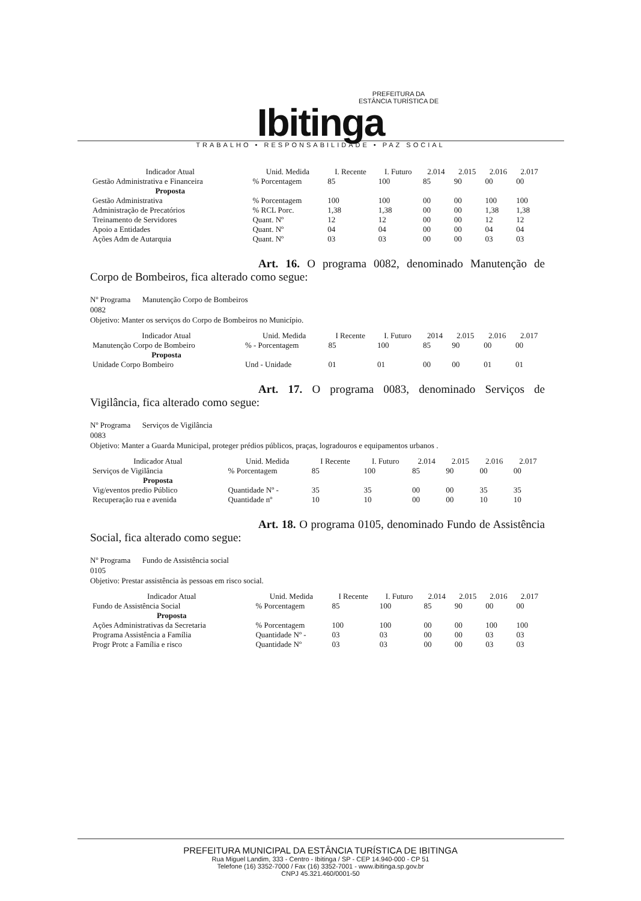PREFEITURA DA
ESTÂNCIA TURÍSTICA DE
Ibitinga
TRABALHO • RESPONSABILIDADE • PAZ SOCIAL
| Indicador Atual | Unid. Medida | I. Recente | I. Futuro | 2.014 | 2.015 | 2.016 | 2.017 |
| --- | --- | --- | --- | --- | --- | --- | --- |
| Gestão Administrativa e Financeira | % Porcentagem | 85 | 100 | 85 | 90 | 00 | 00 |
| Proposta | | | | | | | |
| Gestão Administrativa | % Porcentagem | 100 | 100 | 00 | 00 | 100 | 100 |
| Administração de Precatórios | % RCL Porc. | 1,38 | 1,38 | 00 | 00 | 1,38 | 1,38 |
| Treinamento de Servidores | Quant. Nº | 12 | 12 | 00 | 00 | 12 | 12 |
| Apoio a Entidades | Quant. Nº | 04 | 04 | 00 | 00 | 04 | 04 |
| Ações Adm de Autarquia | Quant. Nº | 03 | 03 | 00 | 00 | 03 | 03 |
Art. 16. O programa 0082, denominado Manutenção de Corpo de Bombeiros, fica alterado como segue:
Nº Programa Manutenção Corpo de Bombeiros
0082
Objetivo: Manter os serviços do Corpo de Bombeiros no Município.
| Indicador Atual | Unid. Medida | I Recente | I. Futuro | 2014 | 2.015 | 2.016 | 2.017 |
| --- | --- | --- | --- | --- | --- | --- | --- |
| Manutenção Corpo de Bombeiro | % - Porcentagem | 85 | 100 | 85 | 90 | 00 | 00 |
| Proposta | | | | | | | |
| Unidade Corpo Bombeiro | Und - Unidade | 01 | 01 | 00 | 00 | 01 | 01 |
Art. 17. O programa 0083, denominado Serviços de Vigilância, fica alterado como segue:
Nº Programa Serviços de Vigilância
0083
Objetivo: Manter a Guarda Municipal, proteger prédios públicos, praças, logradouros e equipamentos urbanos .
| Indicador Atual | Unid. Medida | I Recente | I. Futuro | 2.014 | 2.015 | 2.016 | 2.017 |
| --- | --- | --- | --- | --- | --- | --- | --- |
| Serviços de Vigilância | % Porcentagem | 85 | 100 | 85 | 90 | 00 | 00 |
| Proposta | | | | | | | |
| Vig/eventos predio Público | Quantidade Nº - | 35 | 35 | 00 | 00 | 35 | 35 |
| Recuperação rua e avenida | Quantidade nº | 10 | 10 | 00 | 00 | 10 | 10 |
Art. 18. O programa 0105, denominado Fundo de Assistência Social, fica alterado como segue:
Nº Programa Fundo de Assistência social
0105
Objetivo: Prestar assistência às pessoas em risco social.
| Indicador Atual | Unid. Medida | I Recente | I. Futuro | 2.014 | 2.015 | 2.016 | 2.017 |
| --- | --- | --- | --- | --- | --- | --- | --- |
| Fundo de Assistência Social | % Porcentagem | 85 | 100 | 85 | 90 | 00 | 00 |
| Proposta | | | | | | | |
| Ações Administrativas da Secretaria | % Porcentagem | 100 | 100 | 00 | 00 | 100 | 100 |
| Programa Assistência a Família | Quantidade Nº - | 03 | 03 | 00 | 00 | 03 | 03 |
| Progr Protc a Família e risco | Quantidade Nº | 03 | 03 | 00 | 00 | 03 | 03 |
PREFEITURA MUNICIPAL DA ESTÂNCIA TURÍSTICA DE IBITINGA
Rua Miguel Landim, 333 - Centro - Ibitinga / SP - CEP 14.940-000 - CP 51
Telefone (16) 3352-7000 / Fax (16) 3352-7001 - www.ibitinga.sp.gov.br
CNPJ 45.321.460/0001-50